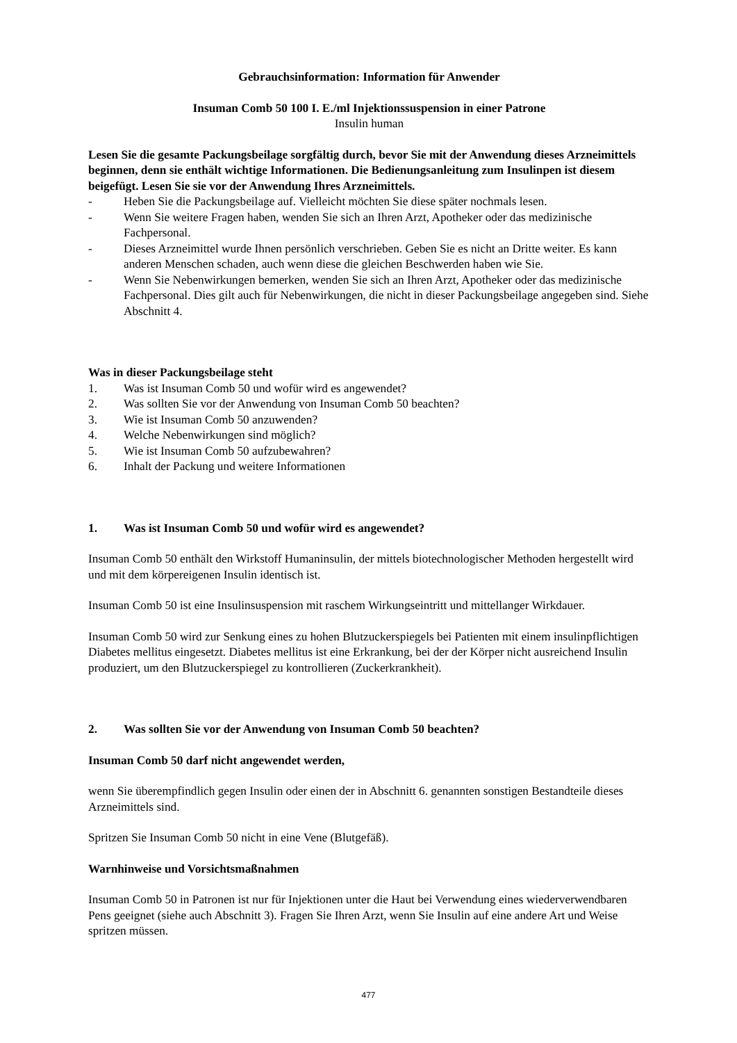Gebrauchsinformation: Information für Anwender
Insuman Comb 50 100 I. E./ml Injektionssuspension in einer Patrone
Insulin human
Lesen Sie die gesamte Packungsbeilage sorgfältig durch, bevor Sie mit der Anwendung dieses Arzneimittels beginnen, denn sie enthält wichtige Informationen. Die Bedienungsanleitung zum Insulinpen ist diesem beigefügt. Lesen Sie sie vor der Anwendung Ihres Arzneimittels.
- Heben Sie die Packungsbeilage auf. Vielleicht möchten Sie diese später nochmals lesen.
- Wenn Sie weitere Fragen haben, wenden Sie sich an Ihren Arzt, Apotheker oder das medizinische Fachpersonal.
- Dieses Arzneimittel wurde Ihnen persönlich verschrieben. Geben Sie es nicht an Dritte weiter. Es kann anderen Menschen schaden, auch wenn diese die gleichen Beschwerden haben wie Sie.
- Wenn Sie Nebenwirkungen bemerken, wenden Sie sich an Ihren Arzt, Apotheker oder das medizinische Fachpersonal. Dies gilt auch für Nebenwirkungen, die nicht in dieser Packungsbeilage angegeben sind. Siehe Abschnitt 4.
Was in dieser Packungsbeilage steht
1. Was ist Insuman Comb 50 und wofür wird es angewendet?
2. Was sollten Sie vor der Anwendung von Insuman Comb 50 beachten?
3. Wie ist Insuman Comb 50 anzuwenden?
4. Welche Nebenwirkungen sind möglich?
5. Wie ist Insuman Comb 50 aufzubewahren?
6. Inhalt der Packung und weitere Informationen
1. Was ist Insuman Comb 50 und wofür wird es angewendet?
Insuman Comb 50 enthält den Wirkstoff Humaninsulin, der mittels biotechnologischer Methoden hergestellt wird und mit dem körpereigenen Insulin identisch ist.
Insuman Comb 50 ist eine Insulinsuspension mit raschem Wirkungseintritt und mittellanger Wirkdauer.
Insuman Comb 50 wird zur Senkung eines zu hohen Blutzuckerspiegels bei Patienten mit einem insulinpflichtigen Diabetes mellitus eingesetzt. Diabetes mellitus ist eine Erkrankung, bei der der Körper nicht ausreichend Insulin produziert, um den Blutzuckerspiegel zu kontrollieren (Zuckerkrankheit).
2. Was sollten Sie vor der Anwendung von Insuman Comb 50 beachten?
Insuman Comb 50 darf nicht angewendet werden,
wenn Sie überempfindlich gegen Insulin oder einen der in Abschnitt 6. genannten sonstigen Bestandteile dieses Arzneimittels sind.
Spritzen Sie Insuman Comb 50 nicht in eine Vene (Blutgefäß).
Warnhinweise und Vorsichtsmaßnahmen
Insuman Comb 50 in Patronen ist nur für Injektionen unter die Haut bei Verwendung eines wiederverwendbaren Pens geeignet (siehe auch Abschnitt 3). Fragen Sie Ihren Arzt, wenn Sie Insulin auf eine andere Art und Weise spritzen müssen.
477